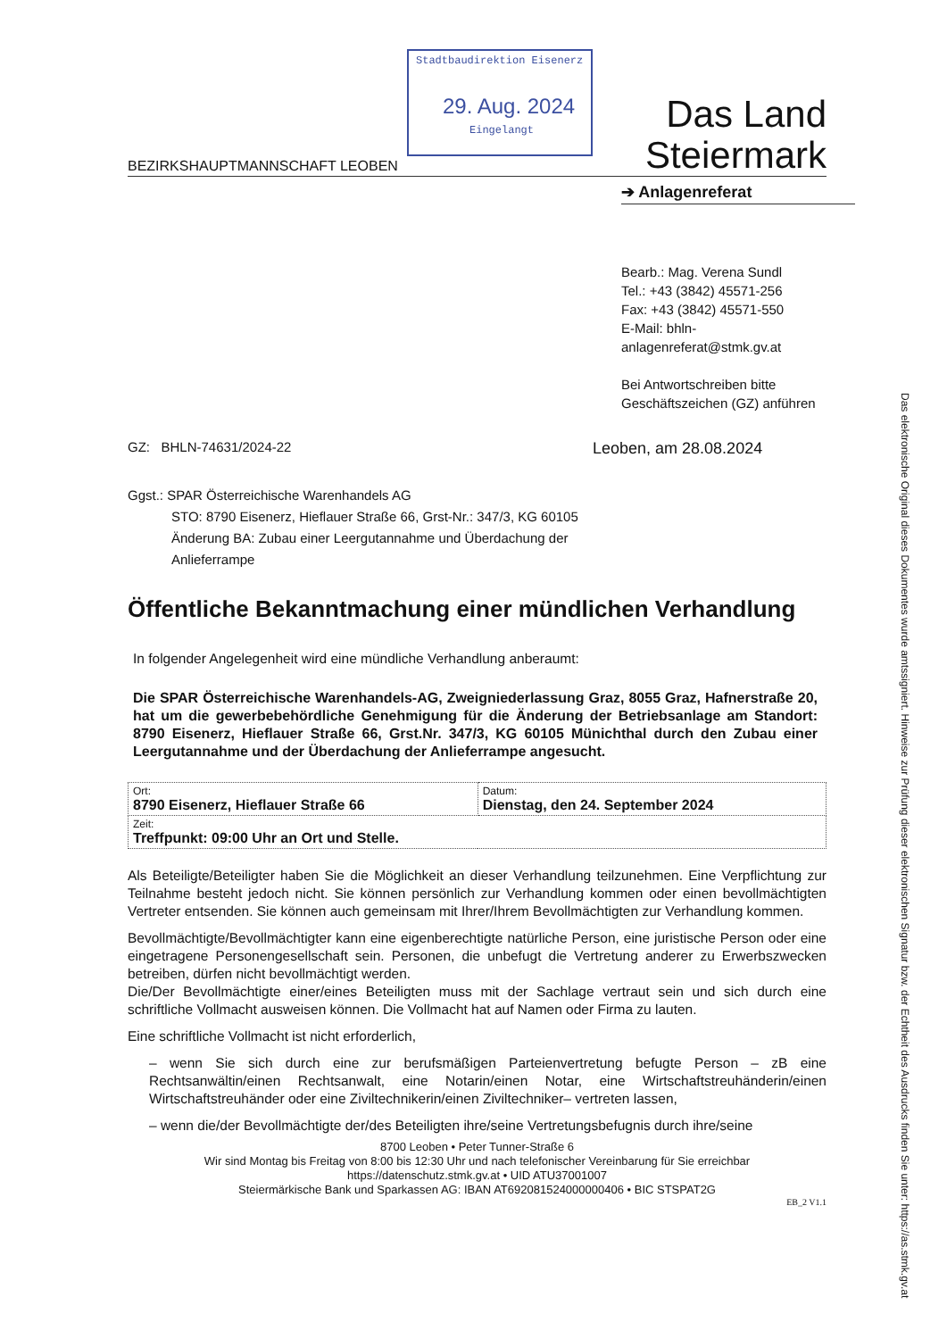Stadtbaudirektion Eisenerz
29. Aug. 2024
Eingelangt
BEZIRKSHAUPTMANNSCHAFT LEOBEN
Das Land
Steiermark
➔ Anlagenreferat
Bearb.: Mag. Verena Sundl
Tel.: +43 (3842) 45571-256
Fax: +43 (3842) 45571-550
E-Mail: bhln-
anlagenreferat@stmk.gv.at
Bei Antwortschreiben bitte
Geschäftszeichen (GZ) anführen
GZ: BHLN-74631/2024-22
Leoben, am 28.08.2024
Ggst.: SPAR Österreichische Warenhandels AG
STO: 8790 Eisenerz, Hieflauer Straße 66, Grst-Nr.: 347/3, KG 60105
Änderung BA: Zubau einer Leergutannahme und Überdachung der
Anlieferrampe
Öffentliche Bekanntmachung einer mündlichen Verhandlung
In folgender Angelegenheit wird eine mündliche Verhandlung anberaumt:
Die SPAR Österreichische Warenhandels-AG, Zweigniederlassung Graz, 8055 Graz, Hafnerstraße 20, hat um die gewerbebehördliche Genehmigung für die Änderung der Betriebsanlage am Standort: 8790 Eisenerz, Hieflauer Straße 66, Grst.Nr. 347/3, KG 60105 Münichthal durch den Zubau einer Leergutannahme und der Überdachung der Anlieferrampe angesucht.
| Ort: 8790 Eisenerz, Hieflauer Straße 66 | Datum: Dienstag, den 24. September 2024 |
| Zeit: Treffpunkt: 09:00 Uhr an Ort und Stelle. | |
Als Beteiligte/Beteiligter haben Sie die Möglichkeit an dieser Verhandlung teilzunehmen. Eine Verpflichtung zur Teilnahme besteht jedoch nicht. Sie können persönlich zur Verhandlung kommen oder einen bevollmächtigten Vertreter entsenden. Sie können auch gemeinsam mit Ihrer/Ihrem Bevollmächtigten zur Verhandlung kommen.
Bevollmächtigte/Bevollmächtigter kann eine eigenberechtigte natürliche Person, eine juristische Person oder eine eingetragene Personengesellschaft sein. Personen, die unbefugt die Vertretung anderer zu Erwerbszwecken betreiben, dürfen nicht bevollmächtigt werden.
Die/Der Bevollmächtigte einer/eines Beteiligten muss mit der Sachlage vertraut sein und sich durch eine schriftliche Vollmacht ausweisen können. Die Vollmacht hat auf Namen oder Firma zu lauten.
Eine schriftliche Vollmacht ist nicht erforderlich,
– wenn Sie sich durch eine zur berufsmäßigen Parteienvertretung befugte Person – zB eine Rechtsanwältin/einen Rechtsanwalt, eine Notarin/einen Notar, eine Wirtschaftstreuhänderin/einen Wirtschaftstreuhänder oder eine Ziviltechnikerin/einen Ziviltechniker– vertreten lassen,
– wenn die/der Bevollmächtigte der/des Beteiligten ihre/seine Vertretungsbefugnis durch ihre/seine
8700 Leoben • Peter Tunner-Straße 6
Wir sind Montag bis Freitag von 8:00 bis 12:30 Uhr und nach telefonischer Vereinbarung für Sie erreichbar
https://datenschutz.stmk.gv.at • UID ATU37001007
Steiermärkische Bank und Sparkassen AG: IBAN AT692081524000000406 • BIC STSPAT2G
EB_2 V1.1
Das elektronische Original dieses Dokumentes wurde amtssigniert. Hinweise zur Prüfung dieser elektronischen Signatur bzw. der Echtheit des Ausdrucks finden Sie unter: https://as.stmk.gv.at